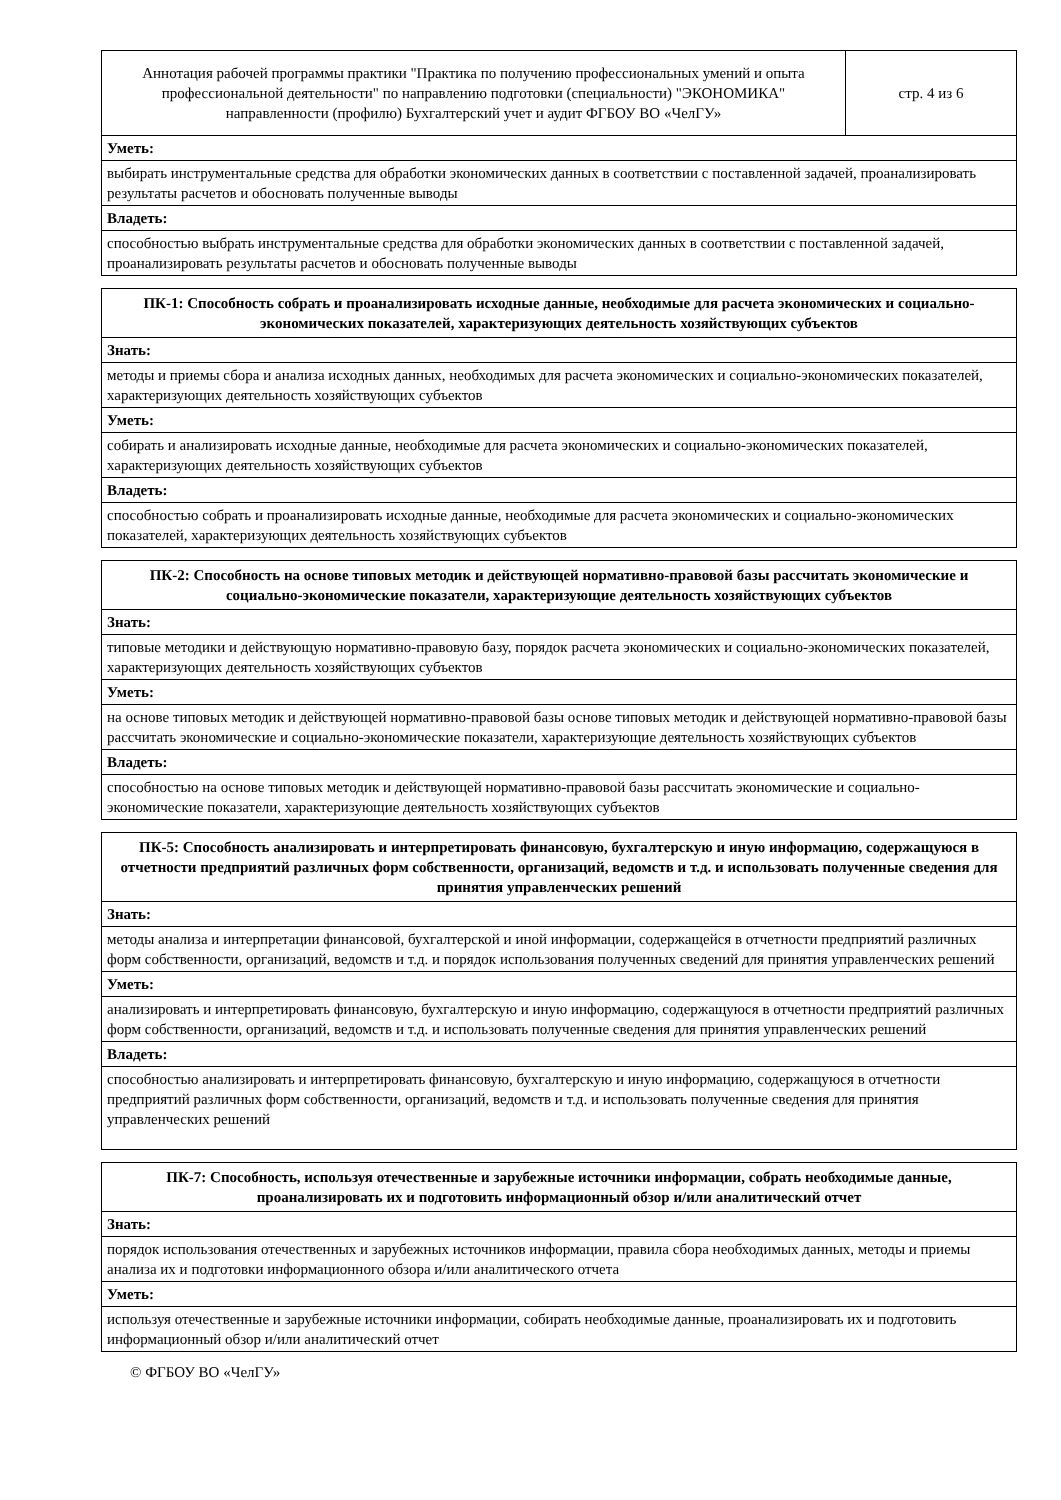| Аннотация рабочей программы практики "Практика по получению профессиональных умений и опыта профессиональной деятельности" по направлению подготовки (специальности) "ЭКОНОМИКА" направленности (профилю) Бухгалтерский учет и аудит ФГБОУ ВО «ЧелГУ» | стр. 4 из 6 |
| Уметь: | |
| выбирать инструментальные средства для обработки экономических данных в соответствии с поставленной задачей, проанализировать результаты расчетов и обосновать полученные выводы | |
| Владеть: | |
| способностью выбрать инструментальные средства для обработки экономических данных в соответствии с поставленной задачей, проанализировать результаты расчетов и обосновать полученные выводы | |
| ПК-1: Способность собрать и проанализировать исходные данные, необходимые для расчета экономических и социально-экономических показателей, характеризующих деятельность хозяйствующих субъектов |
| --- |
| Знать: |
| методы и приемы сбора и анализа исходных данных, необходимых для расчета экономических и социально-экономических показателей, характеризующих деятельность хозяйствующих субъектов |
| Уметь: |
| собирать и анализировать исходные данные, необходимые для расчета экономических и социально-экономических показателей, характеризующих деятельность хозяйствующих субъектов |
| Владеть: |
| способностью собрать и проанализировать исходные данные, необходимые для расчета экономических и социально-экономических показателей, характеризующих деятельность хозяйствующих субъектов |
| ПК-2: Способность на основе типовых методик и действующей нормативно-правовой базы рассчитать экономические и социально-экономические показатели, характеризующие деятельность хозяйствующих субъектов |
| --- |
| Знать: |
| типовые методики и действующую нормативно-правовую базу, порядок расчета экономических и социально-экономических показателей, характеризующих деятельность хозяйствующих субъектов |
| Уметь: |
| на основе типовых методик и действующей нормативно-правовой базы основе типовых методик и действующей нормативно-правовой базы рассчитать экономические и социально-экономические показатели, характеризующие деятельность хозяйствующих субъектов |
| Владеть: |
| способностью на основе типовых методик и действующей нормативно-правовой базы рассчитать экономические и социально-экономические показатели, характеризующие деятельность хозяйствующих субъектов |
| ПК-5: Способность анализировать и интерпретировать финансовую, бухгалтерскую и иную информацию, содержащуюся в отчетности предприятий различных форм собственности, организаций, ведомств и т.д. и использовать полученные сведения для принятия управленческих решений |
| --- |
| Знать: |
| методы анализа и интерпретации финансовой, бухгалтерской и иной информации, содержащейся в отчетности предприятий различных форм собственности, организаций, ведомств и т.д. и порядок использования полученных сведений для принятия управленческих решений |
| Уметь: |
| анализировать и интерпретировать финансовую, бухгалтерскую и иную информацию, содержащуюся в отчетности предприятий различных форм собственности, организаций, ведомств и т.д. и использовать полученные сведения для принятия управленческих решений |
| Владеть: |
| способностью анализировать и интерпретировать финансовую, бухгалтерскую и иную информацию, содержащуюся в отчетности предприятий различных форм собственности, организаций, ведомств и т.д. и использовать полученные сведения для принятия управленческих решений |
| ПК-7: Способность, используя отечественные и зарубежные источники информации, собрать необходимые данные, проанализировать их и подготовить информационный обзор и/или аналитический отчет |
| --- |
| Знать: |
| порядок использования отечественных и зарубежных источников информации, правила сбора необходимых данных, методы и приемы анализа их и подготовки информационного обзора и/или аналитического отчета |
| Уметь: |
| используя отечественные и зарубежные источники информации, собирать необходимые данные, проанализировать их и подготовить информационный обзор и/или аналитический отчет |
© ФГБОУ ВО «ЧелГУ»